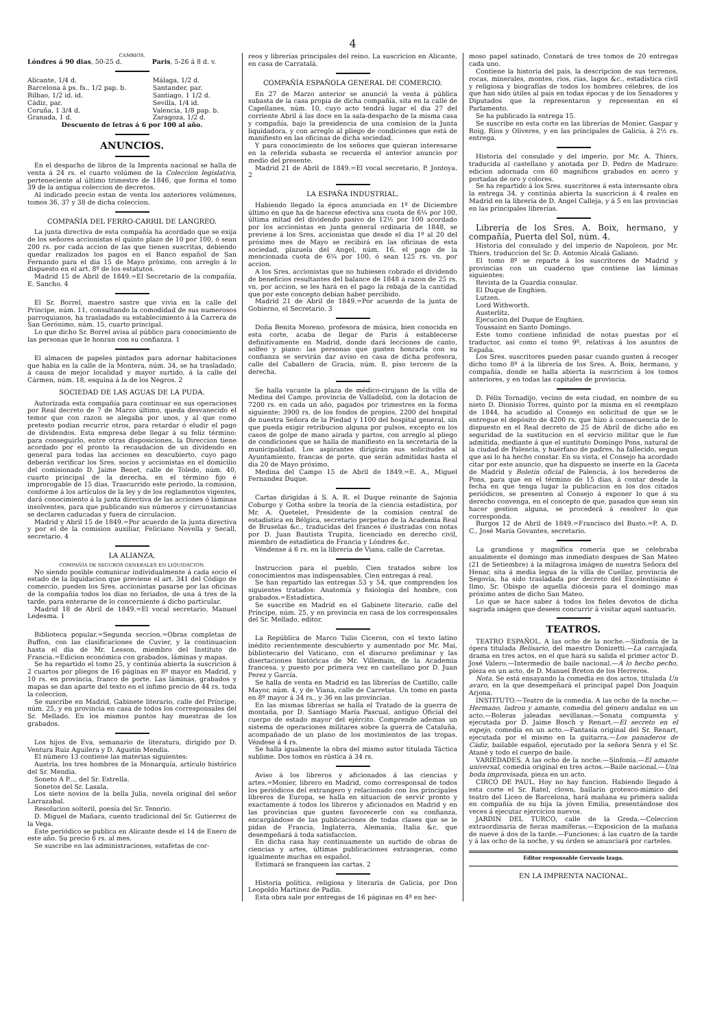4
CAMBIOS.
| Lóndres á 90 dias , 50-25 d. | Paris , 5-26 á 8 d. v. |
| Alicante, 1/4 d. | Málaga, 1/2 d. |
| Barcelona á ps. fs., 1/2 pap. b. | Santander, par. |
| Bilbao, 1/2 id. id. | Santiago, 1 1/2 d. |
| Cádiz, par. | Sevilla, 1/4 id. |
| Coruña, 1 3/4 d. | Valencia, 1/8 pap. b. |
| Granada, 1 d. | Zaragoza, 1/2 d. |
Descuento de letras á 6 por 100 al año.
ANUNCIOS.
En el despacho de libros de la Imprenta nacional se halla de venta á 24 rs. el cuarto volúmen de la Coleccion legislativa, perteneciente al último trimestre de 1846, que forma el tomo 39 de la antigua coleccion de decretos.
Al indicado precio estan de venta los anteriores volúmenes, tomos 36, 37 y 38 de dicha coleccion.
COMPAÑÍA DEL FERRO-CARRIL DE LANGREO.
La junta directiva de esta compañía ha acordado que se exija de los señores accionistas el quinto plazo de 10 por 100, ó sean 200 rs. por cada accion de las que tienen suscritas, debiendo quedar realizados los pagos en el Banco español de San Fernando para el dia 15 de Mayo próximo, con arreglo á lo dispuesto en el art. 8º de los estatutos.
Madrid 15 de Abril de 1849.=El Secretario de la compañía, E. Sancho. 4
El Sr. Borrel, maestro sastre que vivia en la calle del Príncipe, núm. 11, consultando la comodidad de sus numerosos parroquianos, ha trasladado su establecimiento á la Carrera de San Gerónimo, núm. 15, cuarto principal.
Lo que dicho Sr. Borrel avisa al público para conocimiento de las personas que le honran con su confianza. 1
El almacen de papeles pintados para adornar habitaciones que habia en la calle de la Montera, núm. 34, se ha trasladado, á causa de mejor localidad y mayor surtido, á la calle del Cármen, núm. 18, esquina á la de los Negros. 2
SOCIEDAD DE LAS AGUAS DE LA PUDA.
Autorizada esta compañía para continuar en sus operaciones por Real decreto de 7 de Marzo último, queda desvanecido el temor que con razon se alegaba por unos, y al que como pretesto podian recurrir otros, para retardar ó eludir el pago de dividendos. Esta empresa debe llegar á su feliz término: para conseguirlo, entre otras disposiciones, la Direccion tiene acordado por el pronto la recaudacion de un dividendo en general para todas las acciones en descubierto, cuyo pago deberán verificar los Sres. socios y accionistas en el domicilio del comisionado D. Jaime Benet, calle de Toledo, núm. 40, cuarto principal de la derecha, en el término fijo é improrogable de 15 dias. Trascurrido este periodo, la comision, conforme á los artículos de la ley y de los reglamentos vigentes, dará conocimiento á la junta directiva de las acciones ó láminas insolventes, para que publicando sus números y circunstancias se declaren caducadas y fuera de circulacion.
Madrid y Abril 15 de 1849.=Por acuerdo de la junta directiva y por el de la comision auxiliar, Feliciano Novella y Secall, secretario. 4
LA ALIANZA,
COMPAÑÍA DE SEGUROS GENERALES EN LIQUIDACION.
No siendo posible comunicar individualmente á cada socio el estado de la liquidacion que previene el art. 341 del Código de comercio, pueden los Sres. accionistas pasarse por las oficinas de la compañía todos los dias no feriados, de una á tres de la tarde, para enterarse de lo concerniente á dicho particular.
Madrid 18 de Abril de 1849.=El vocal secretario, Manuel Ledesma. 1
Biblioteca popular.=Segunda seccion.=Obras completas de Buffon, con las clasificaciones de Cuvier, y la continuacion hasta el dia de Mr. Lesson, miembro del Instituto de Francia.=Edicion económica con grabados, láminas y mapas.
Se ha repartido el tomo 25, y continúa abierta la suscricion á 2 cuartos por pliegos de 16 páginas en 8º mayor en Madrid, y 10 rs. en provincia, franco de porte. Las láminas, grabados y mapas se dan aparte del texto en el ínfimo precio de 44 rs. toda la coleccion.
Se suscribe en Madrid, Gabinete literario, calle del Príncipe, núm. 25, y en provincia en casa de todos los corresponsales del Sr. Mellado. En los mismos puntos hay muestras de los grabados.
Los hijos de Eva, semanario de literatura, dirigido por D. Ventura Ruiz Aguilera y D. Agustin Mendia.
El número 13 contiene las materias siguientes:
Austria, los tres hombres de la Monarquía, artículo histórico del Sr. Mendia.
Soneto A P..., del Sr. Estrella.
Sonetos del Sr. Lasala.
Los siete novios de la bella Julia, novela original del señor Larrazabal.
Resolucion solteril, poesía del Sr. Tenorio.
D. Miguel de Mañara, cuento tradicional del Sr. Gutierrez de la Vega.
Este periódico se publica en Alicante desde el 14 de Enero de este año. Su precio 6 rs. al mes.
Se suscribe en las administraciones, estafetas de cor-
reos y librerías principales del reino. La suscricion en Alicante, en casa de Carratalá.
COMPAÑÍA ESPAÑOLA GENERAL DE COMERCIO.
En 27 de Marzo anterior se anunció la venta á pública subasta de la casa propia de dicha compañía, sita en la calle de Capellanes, núm. 10, cuyo acto tendrá lugar el dia 27 del corriente Abril á las doce en la sala-despacho de la misma casa y compañía, bajo la presidencia de una comision de la Junta liquidadora, y con arreglo al pliego de condiciones que está de manifiesto en las oficinas de dicha sociedad.
Y para conocimiento de los señores que quieran interesarse en la referida subasta se recuerda el anterior anuncio por medio del presente.
Madrid 21 de Abril de 1849.=El vocal secretario, P. Jontoya. 2
LA ESPAÑA INDUSTRIAL.
Habiendo llegado la época anunciada en 1º de Diciembre último en que ha de hacerse efectiva una cuota de 6¼ por 100, última mitad del dividendo pasivo de 12½ por 100 acordado por los accionistas en junta general ordinaria de 1848, se previene á los Sres. accionistas que desde el dia 1º al 20 del próximo mes de Mayo se recibirá en las oficinas de esta sociedad, plazuela del Angel, núm. 16, el pago de la mencionada cuota de 6¼ por 100, ó sean 125 rs. vn. por accion.
A los Sres. accionistas que no hubiesen cobrado el dividendo de beneficios resultantes del balance de 1848 á razon de 25 rs. vn. por accion, se les hará en el pago la rebaja de la cantidad que por este concepto debian haber percibido.
Madrid 21 de Abril de 1849.=Por acuerdo de la junta de Gobierno, el Secretario. 3
Doña Benita Moreno, profesora de música, bien conocida en esta corte, acaba de llegar de Paris á establecerse definitivamente en Madrid, donde dará lecciones de canto, solfeo y piano: las personas que gusten honrarla con su confianza se servirán dar aviso en casa de dicha profesora, calle del Caballero de Gracia, núm. 8, piso tercero de la derecha.
Se halla vacante la plaza de médico-cirujano de la villa de Medina del Campo, provincia de Valladolid, con la dotacion de 7200 rs. en cada un año, pagados por trimestres en la forma siguiente: 3900 rs. de los fondos de propios, 2200 del hospital de nuestra Señora de la Piedad y 1100 del hospital general, sin que pueda exigir retribucion alguna por pulsos, excepto en los casos de golpe de mano airada y partos, con arreglo al pliego de condiciones que se halla de manifiesto en la secretaría de la municipalidad. Los aspirantes dirigirán sus solicitudes al Ayuntamiento, francas de porte, que serán admitidas hasta el dia 20 de Mayo próximo.
Medina del Campo 15 de Abril de 1849.=E. A., Miguel Fernandez Duque.
Cartas dirigidas á S. A. R. el Duque reinante de Sajonia Coburgo y Gotha sobre la teoría de la ciencia estadística, por Mr. A. Quetelet, Presidente de la comision central de estadística en Bélgica, secretario perpetuo de la Academia Real de Bruselas &c., traducidas del frances é ilustradas con notas por D. Juan Bautista Trupita, licenciado en derecho civil, miembro de estadística de Francia y Lóndres &c.
Véndense á 6 rs. en la librería de Viana, calle de Carretas.
Instruccion para el pueblo. Cien tratados sobre los conocimientos mas indispensables. Cien entregas á real.
Se han repartido las entregas 53 y 54, que comprenden los siguientes tratados: Anatomía y fisiologia del hombre, con grabados.=Estadística.
Se suscribe en Madrid en el Gabinete literario, calle del Príncipe, núm. 25, y en provincia en casa de los corresponsales del Sr. Mellado, editor.
La República de Marco Tulio Ciceron, con el texto latino inédito recientemente descubierto y aumentado por Mr. Mai, bibliotecario del Vaticano, con el discurso preliminar y las disertaciones históricas de Mr. Villemain, de la Academia francesa, y puesto por primera vez en castellano por D. Juan Perez y García.
Se halla de venta en Madrid en las librerías de Castillo, calle Mayor, núm. 4, y de Viana, calle de Carretas. Un tomo en pasta en 8º mayor á 34 rs., y 36 en las provincias.
En las mismas librerías se halla el Tratado de la guerra de montaña, por D. Santiago María Pascual, antiguo Oficial del cuerpo de estado mayor del ejército. Comprende ademas un sistema de operaciones militares sobre la guerra de Cataluña, acompañado de un plano de los movimientos de las tropas. Véndese á 4 rs.
Se halla igualmente la obra del mismo autor titulada Táctica sublime. Dos tomos en rústica á 34 rs.
Aviso á los libreros y aficionados á las ciencias y artes.=Monier, librero en Madrid, como corresponsal de todos los periódicos del extrangero y relacionado con los principales libreros de Europa, se halla en situacion de servir pronto y exactamente á todos los libreros y aficionados en Madrid y en las provincias que gusten favorecerle con su confianza, encargándose de las publicaciones de todas clases que se le pidan de Francia, Inglaterra, Alemania, Italia &c. que desempeñará á toda satisfaccion.
En dicha casa hay continuamente un surtido de obras de ciencias y artes, últimas publicaciones extrangeras, como igualmente muchas en español.
Estimará se franqueen las cartas. 2
Historia política, religiosa y literaria de Galicia, por Don Leopoldo Martinez de Padin.
Esta obra sale por entregas de 16 páginas en 4º en her-
moso papel satinado. Constará de tres tomos de 20 entregas cada uno.
Contiene la historia del pais, la descripcion de sus terrenos, rocas, minerales, montes, rios, rias, lagos &c., estadística civil y religiosa y biografías de todos los hombres célebres, de los que han sido útiles al pais en todas épocas y de los Senadores y Diputados que la representaron y representan en el Parlamento.
Se ha publicado la entrega 15.
Se suscribe en esta corte en las librerías de Monier, Gaspar y Roig, Rios y Oliveres, y en las principales de Galicia, á 2½ rs. entrega.
Historia del consulado y del imperio, por Mr. A. Thiers, traducida al castellano y anotada por D. Pedro de Madrazo: edicion adornada con 60 magníficos grabados en acero y portadas de oro y colores.
Se ha repartido á los Sres. suscritores á esta interesante obra la entrega 34, y continúa abierta la suscricion á 4 reales en Madrid en la librería de D. Angel Calleja, y á 5 en las provincias en las principales librerías.
Librería de los Sres. A. Boix, hermano, y compañía, Puerta del Sol, núm. 4.
Historia del consulado y del imperio de Napoleon, por Mr. Thiers, traduccion del Sr. D. Antonio Alcalá Galiano.
El tomo 8º se reparte á los suscritores de Madrid y provincias con un cuaderno que contiene las láminas siguientes:
Revista de la Guardia consular.
El Duque de Enghien.
Lutzen.
Lord Withworth.
Austerlitz.
Ejecucion del Duque de Enghien.
Toussaint en Santo Domingo.
Este tomo contiene infinidad de notas puestas por el traductor, asi como el tomo 9º, relativas á los asuntos de España.
Los Sres. suscritores pueden pasar cuando gusten á recoger dicho tomo 8º á la librería de los Sres. A. Boix, hermano, y compañía, donde se halla abierta la suscricion á los tomos anteriores, y en todas las capitales de provincia.
D. Félix Tornadijo, vecino de esta ciudad, en nombre de su nieto D. Dionisio Torres, quinto por la misma en el reemplazo de 1844, ha acudido al Consejo en solicitud de que se le entregue el depósito de 4200 rs. que hizo á consecuencia de lo dispuesto en el Real decreto de 25 de Abril de dicho año en seguridad de la sustitucion en el servicio militar que le fue admitida, mediante á que el sustituto Domingo Pons, natural de la ciudad de Palencia, y huérfano de padres, ha fallecido, segun que asi lo ha hecho constar. En su vista, el Consejo ha acordado citar por este anuncio, que ha dispuesto se inserte en la Gaceta de Madrid y Boletin oficial de Palencia, á los herederos de Pons, para que en el término de 15 dias, á contar desde la fecha en que tenga lugar la publicacion en los dos citados periódicos, se presenten al Consejo á exponer lo que á su derecho convenga, en el concepto de que, pasados que sean sin hacer gestion alguna, se procederá á resolver lo que corresponda.
Burgos 12 de Abril de 1849.=Francisco del Busto.=P. A. D. C., José María Govantes, secretario.
La grandiosa y magnífica romería que se celebraba anualmente el domingo mas inmediato despues de San Mateo (21 de Setiembre) á la milagrosa imágen de nuestra Señora del Henar, sita á media legua de la villa de Cuellar, provincia de Segovia, ha sido trasladada por decreto del Excelentísimo é Ilmo. Sr. Obispo de aquella diócesis para el domingo mas próximo antes de dicho San Mateo.
Lo que se hace saber á todos los fieles devotos de dicha sagrada imágen que deseen concurrir á visitar aquel santuario.
TEATROS.
TEATRO ESPAÑOL. A las ocho de la noche.—Sinfonía de la ópera titulada Belisario, del maestro Donizetti.—La carcajada, drama en tres actos, en el que hará su salida el primer actor D. José Valero.—Intermedio de baile nacional.—A lo hecho pecho, pieza en un acto, de D. Manuel Breton de los Herreros.
Nota. Se está ensayando la comedia en dos actos, titulada Un avaro, en la que desempeñará el principal papel Don Joaquin Arjona.
INSTITUTO.—Teatro de la comedia. A las ocho de la noche.—Hermano, ladron y amante, comedia del género andaluz en un acto.—Boleras jaleadas sevillanas.—Sonata compuesta y ejecutada por D. Jaime Bosch y Renart.—El secreto en el espejo, comedia en un acto.—Fantasía original del Sr. Renart, ejecutada por el mismo en la guitarra.—Los panaderos de Cádiz, bailable español, ejecutado por la señora Senra y el Sr. Atané y todo el cuerpo de baile.
VARIEDADES. A las ocho de la noche.—Sinfonía.—El amante universal, comedia original en tres actos.—Baile nacional.—Una boda improvisada, pieza en un acto.
CIRCO DE PAUL. Hoy no hay funcion. Habiendo llegado á esta corte el Sr. Ratel, clown, bailarin grotesco-mímico del teatro del Liceo de Barcelona, hará mañana su primera salida en compañía de su hija la jóven Emilia, presentándose dos veces á ejecutar ejercicios nuevos.
JARDIN DEL TURCO, calle de la Greda.—Coleccion extraordinaria de fieras mamíferas.—Exposicion de la mañana de nueve á dos de la tarde.—Funciones: á las cuatro de la tarde y á las ocho de la noche, y su órden se anunciará por carteles.
Editor responsable Gervasio Izaga.
EN LA IMPRENTA NACIONAL.